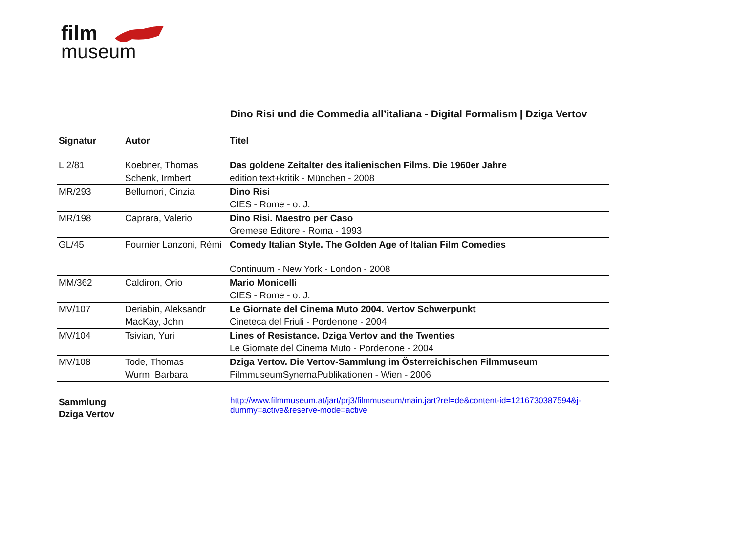film
museum
Dino Risi und die Commedia all’italiana - Digital Formalism | Dziga Vertov
| Signatur | Autor | Titel |
| --- | --- | --- |
| LI2/81 | Koebner, Thomas | Das goldene Zeitalter des italienischen Films. Die 1960er Jahre |
| | Schenk, Irmbert | edition text+kritik - München - 2008 |
| MR/293 | Bellumori, Cinzia | Dino Risi |
| | | CIES - Rome - o. J. |
| MR/198 | Caprara, Valerio | Dino Risi. Maestro per Caso |
| | | Gremese Editore - Roma - 1993 |
| GL/45 | Fournier Lanzoni, Rémi | Comedy Italian Style. The Golden Age of Italian Film Comedies |
| | | Continuum - New York - London - 2008 |
| MM/362 | Caldiron, Orio | Mario Monicelli |
| | | CIES - Rome - o. J. |
| MV/107 | Deriabin, Aleksandr | Le Giornate del Cinema Muto 2004. Vertov Schwerpunkt |
| | MacKay, John | Cineteca del Friuli - Pordenone - 2004 |
| MV/104 | Tsivian, Yuri | Lines of Resistance. Dziga Vertov and the Twenties |
| | | Le Giornate del Cinema Muto - Pordenone - 2004 |
| MV/108 | Tode, Thomas | Dziga Vertov. Die Vertov-Sammlung im Österreichischen Filmmuseum |
| | Wurm, Barbara | FilmmuseumSynemaPublikationen - Wien - 2006 |
Sammlung
Dziga Vertov
http://www.filmmuseum.at/jart/prj3/filmmuseum/main.jart?rel=de&content-id=1216730387594&j-dummy=active&reserve-mode=active